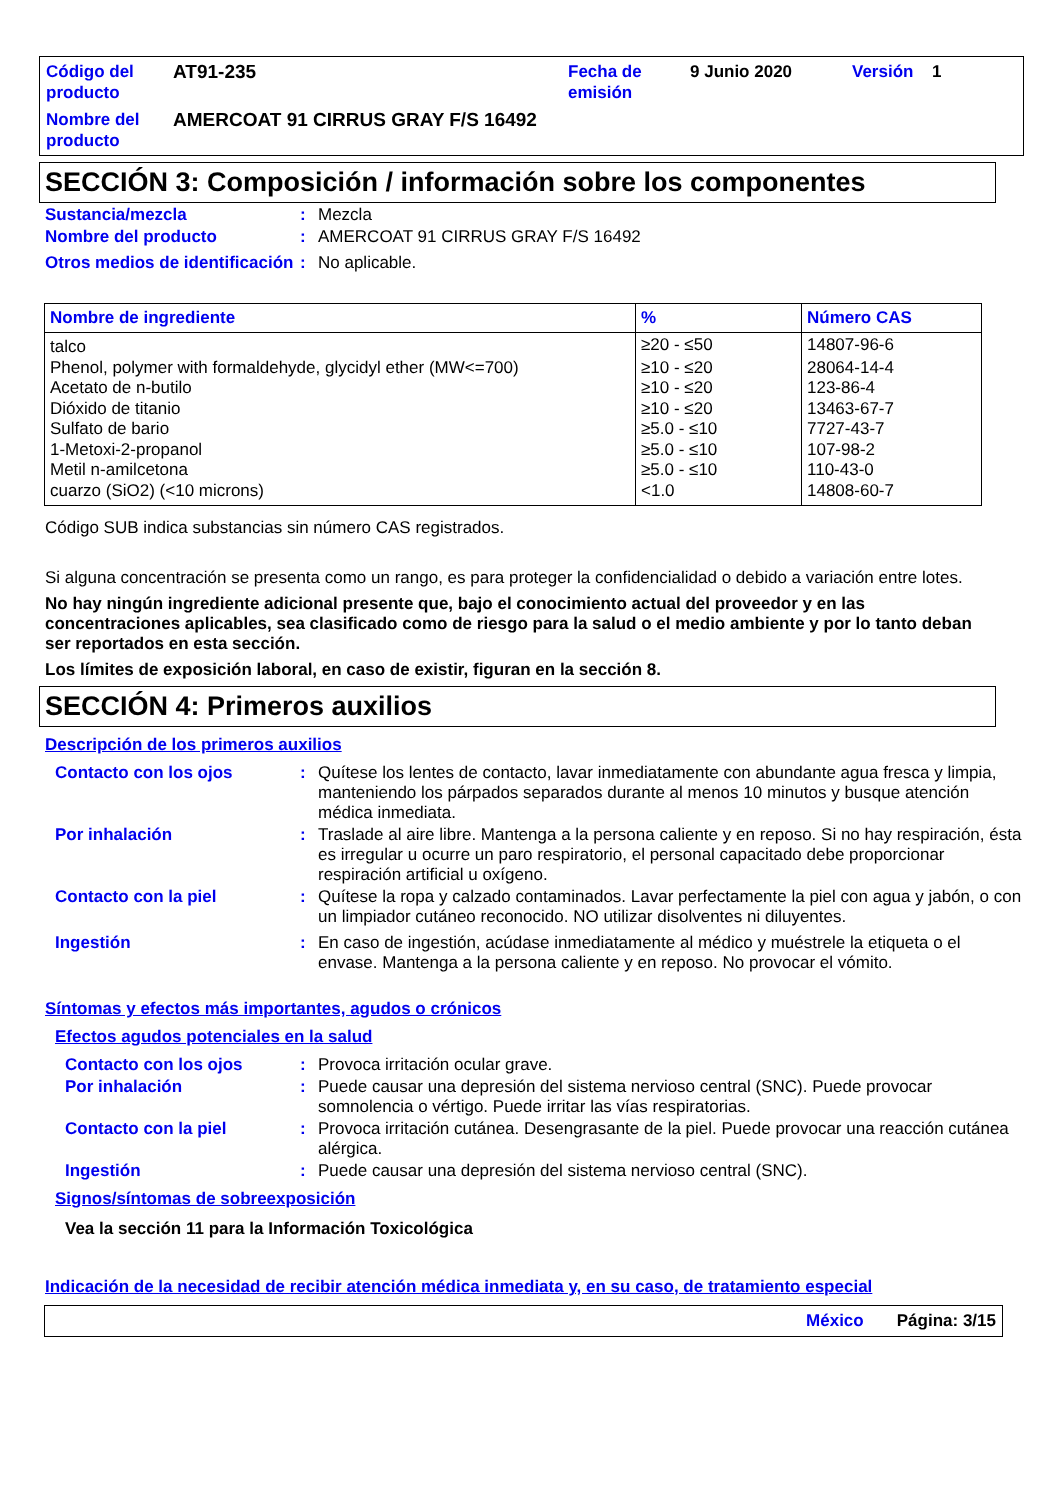Código del producto
AT91-235
Fecha de emisión
9 Junio 2020
Versión
1
Nombre del producto
AMERCOAT 91 CIRRUS GRAY F/S 16492
SECCIÓN 3: Composición / información sobre los componentes
Sustancia/mezcla: Mezcla
Nombre del producto: AMERCOAT 91 CIRRUS GRAY F/S 16492
Otros medios de identificación: No aplicable.
| Nombre de ingrediente | % | Número CAS |
| --- | --- | --- |
| talco | ≥20 - ≤50 | 14807-96-6 |
| Phenol, polymer with formaldehyde, glycidyl ether (MW<=700) | ≥10 - ≤20 | 28064-14-4 |
| Acetato de n-butilo | ≥10 - ≤20 | 123-86-4 |
| Dióxido de titanio | ≥10 - ≤20 | 13463-67-7 |
| Sulfato de bario | ≥5.0 - ≤10 | 7727-43-7 |
| 1-Metoxi-2-propanol | ≥5.0 - ≤10 | 107-98-2 |
| Metil n-amilcetona | ≥5.0 - ≤10 | 110-43-0 |
| cuarzo (SiO2) (<10 microns) | <1.0 | 14808-60-7 |
Código SUB indica substancias sin número CAS registrados.
Si alguna concentración se presenta como un rango, es para proteger la confidencialidad o debido a variación entre lotes.
No hay ningún ingrediente adicional presente que, bajo el conocimiento actual del proveedor y en las concentraciones aplicables, sea clasificado como de riesgo para la salud o el medio ambiente y por lo tanto deban ser reportados en esta sección.
Los límites de exposición laboral, en caso de existir, figuran en la sección 8.
SECCIÓN 4: Primeros auxilios
Descripción de los primeros auxilios
Contacto con los ojos: Quítese los lentes de contacto, lavar inmediatamente con abundante agua fresca y limpia, manteniendo los párpados separados durante al menos 10 minutos y busque atención médica inmediata.
Por inhalación: Traslade al aire libre. Mantenga a la persona caliente y en reposo. Si no hay respiración, ésta es irregular u ocurre un paro respiratorio, el personal capacitado debe proporcionar respiración artificial u oxígeno.
Contacto con la piel: Quítese la ropa y calzado contaminados. Lavar perfectamente la piel con agua y jabón, o con un limpiador cutáneo reconocido. NO utilizar disolventes ni diluyentes.
Ingestión: En caso de ingestión, acúdase inmediatamente al médico y muéstrele la etiqueta o el envase. Mantenga a la persona caliente y en reposo. No provocar el vómito.
Síntomas y efectos más importantes, agudos o crónicos
Efectos agudos potenciales en la salud
Contacto con los ojos: Provoca irritación ocular grave.
Por inhalación: Puede causar una depresión del sistema nervioso central (SNC). Puede provocar somnolencia o vértigo. Puede irritar las vías respiratorias.
Contacto con la piel: Provoca irritación cutánea. Desengrasante de la piel. Puede provocar una reacción cutánea alérgica.
Ingestión: Puede causar una depresión del sistema nervioso central (SNC).
Signos/síntomas de sobreexposición
Vea la sección 11 para la Información Toxicológica
Indicación de la necesidad de recibir atención médica inmediata y, en su caso, de tratamiento especial
México Página: 3/15